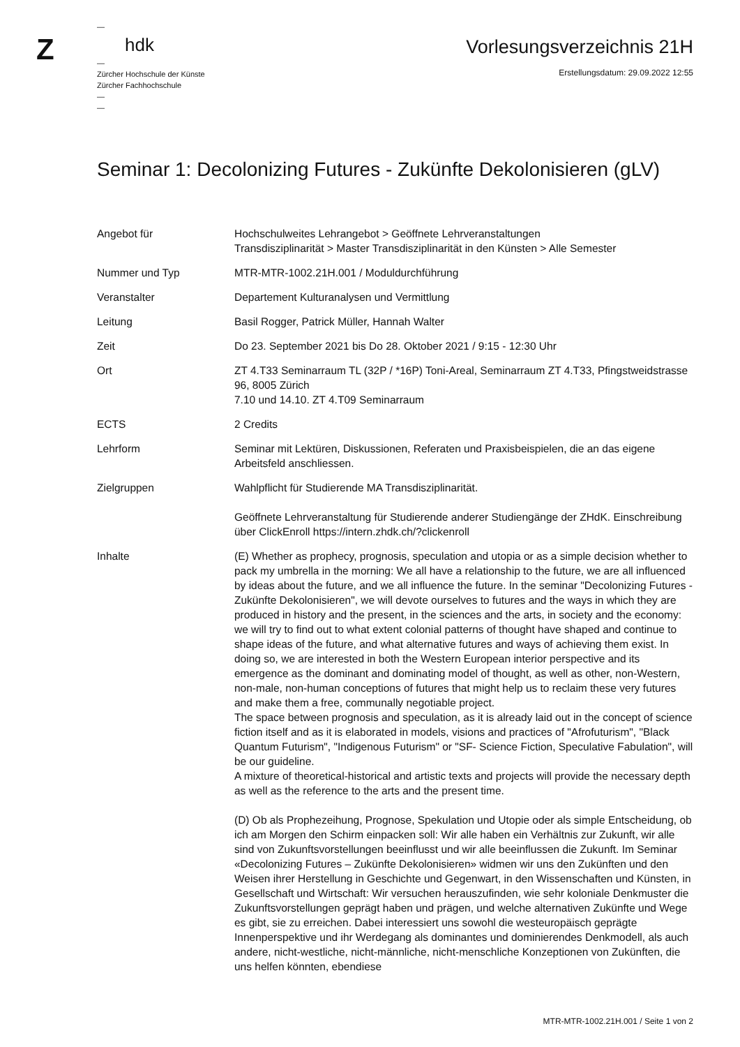Z
—
hdk
—
Zürcher Hochschule der Künste
Zürcher Fachhochschule
—
—
Vorlesungsverzeichnis 21H
Erstellungsdatum: 29.09.2022 12:55
Seminar 1: Decolonizing Futures - Zukünfte Dekolonisieren (gLV)
| Angebot für | Hochschulweites Lehrangebot > Geöffnete Lehrveranstaltungen Transdisziplinarität > Master Transdisziplinarität in den Künsten > Alle Semester |
| Nummer und Typ | MTR-MTR-1002.21H.001 / Moduldurchführung |
| Veranstalter | Departement Kulturanalysen und Vermittlung |
| Leitung | Basil Rogger, Patrick Müller, Hannah Walter |
| Zeit | Do 23. September 2021 bis Do 28. Oktober 2021 / 9:15 - 12:30 Uhr |
| Ort | ZT 4.T33 Seminarraum TL (32P / *16P) Toni-Areal, Seminarraum ZT 4.T33, Pfingstweidstrasse 96, 8005 Zürich 7.10 und 14.10. ZT 4.T09 Seminarraum |
| ECTS | 2 Credits |
| Lehrform | Seminar mit Lektüren, Diskussionen, Referaten und Praxisbeispielen, die an das eigene Arbeitsfeld anschliessen. |
| Zielgruppen | Wahlpflicht für Studierende MA Transdisziplinarität. Geöffnete Lehrveranstaltung für Studierende anderer Studiengänge der ZHdK. Einschreibung über ClickEnroll https://intern.zhdk.ch/?clickenroll |
| Inhalte | (E) Whether as prophecy, prognosis, speculation and utopia or as a simple decision whether to pack my umbrella in the morning: We all have a relationship to the future, we are all influenced by ideas about the future, and we all influence the future. In the seminar "Decolonizing Futures - Zukünfte Dekolonisieren", we will devote ourselves to futures and the ways in which they are produced in history and the present, in the sciences and the arts, in society and the economy: we will try to find out to what extent colonial patterns of thought have shaped and continue to shape ideas of the future, and what alternative futures and ways of achieving them exist. In doing so, we are interested in both the Western European interior perspective and its emergence as the dominant and dominating model of thought, as well as other, non-Western, non-male, non-human conceptions of futures that might help us to reclaim these very futures and make them a free, communally negotiable project. The space between prognosis and speculation, as it is already laid out in the concept of science fiction itself and as it is elaborated in models, visions and practices of "Afrofuturism", "Black Quantum Futurism", "Indigenous Futurism" or "SF- Science Fiction, Speculative Fabulation", will be our guideline. A mixture of theoretical-historical and artistic texts and projects will provide the necessary depth as well as the reference to the arts and the present time. (D) Ob als Prophezeihung, Prognose, Spekulation und Utopie oder als simple Entscheidung, ob ich am Morgen den Schirm einpacken soll: Wir alle haben ein Verhältnis zur Zukunft, wir alle sind von Zukunftsvorstellungen beeinflusst und wir alle beeinflussen die Zukunft. Im Seminar «Decolonizing Futures – Zukünfte Dekolonisieren» widmen wir uns den Zukünften und den Weisen ihrer Herstellung in Geschichte und Gegenwart, in den Wissenschaften und Künsten, in Gesellschaft und Wirtschaft: Wir versuchen herauszufinden, wie sehr koloniale Denkmuster die Zukunftsvorstellungen geprägt haben und prägen, und welche alternativen Zukünfte und Wege es gibt, sie zu erreichen. Dabei interessiert uns sowohl die westeuropäisch geprägte Innenperspektive und ihr Werdegang als dominantes und dominierendes Denkmodell, als auch andere, nicht-westliche, nicht-männliche, nicht-menschliche Konzeptionen von Zukünften, die uns helfen könnten, ebendiese |
MTR-MTR-1002.21H.001 / Seite 1 von 2